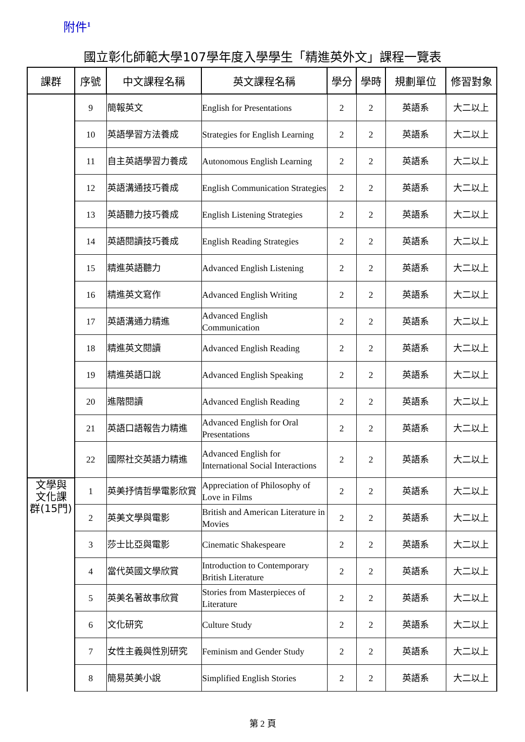附件<sup>1</sup>
國立彰化師範大學107學年度入學學生「精進英外文」課程一覽表
| 課群 | 序號 | 中文課程名稱 | 英文課程名稱 | 學分 | 學時 | 規劃單位 | 修習對象 |
| --- | --- | --- | --- | --- | --- | --- | --- |
| | 9 | 簡報英文 | English for Presentations | 2 | 2 | 英語系 | 大二以上 |
| | 10 | 英語學習方法養成 | Strategies for English Learning | 2 | 2 | 英語系 | 大二以上 |
| | 11 | 自主英語學習力養成 | Autonomous English Learning | 2 | 2 | 英語系 | 大二以上 |
| | 12 | 英語溝通技巧養成 | English Communication Strategies | 2 | 2 | 英語系 | 大二以上 |
| | 13 | 英語聽力技巧養成 | English Listening Strategies | 2 | 2 | 英語系 | 大二以上 |
| | 14 | 英語閱讀技巧養成 | English Reading Strategies | 2 | 2 | 英語系 | 大二以上 |
| | 15 | 精進英語聽力 | Advanced English Listening | 2 | 2 | 英語系 | 大二以上 |
| | 16 | 精進英文寫作 | Advanced English Writing | 2 | 2 | 英語系 | 大二以上 |
| | 17 | 英語溝通力精進 | Advanced English Communication | 2 | 2 | 英語系 | 大二以上 |
| | 18 | 精進英文閱讀 | Advanced English Reading | 2 | 2 | 英語系 | 大二以上 |
| | 19 | 精進英語口說 | Advanced English Speaking | 2 | 2 | 英語系 | 大二以上 |
| | 20 | 進階閱讀 | Advanced English Reading | 2 | 2 | 英語系 | 大二以上 |
| | 21 | 英語口語報告力精進 | Advanced English for Oral Presentations | 2 | 2 | 英語系 | 大二以上 |
| | 22 | 國際社交英語力精進 | Advanced English for International Social Interactions | 2 | 2 | 英語系 | 大二以上 |
| 文學與 文化課 群(15門) | 1 | 英美抒情哲學電影欣賞 | Appreciation of Philosophy of Love in Films | 2 | 2 | 英語系 | 大二以上 |
| | 2 | 英美文學與電影 | British and American Literature in Movies | 2 | 2 | 英語系 | 大二以上 |
| | 3 | 莎士比亞與電影 | Cinematic Shakespeare | 2 | 2 | 英語系 | 大二以上 |
| | 4 | 當代英國文學欣賞 | Introduction to Contemporary British Literature | 2 | 2 | 英語系 | 大二以上 |
| | 5 | 英美名著故事欣賞 | Stories from Masterpieces of Literature | 2 | 2 | 英語系 | 大二以上 |
| | 6 | 文化研究 | Culture Study | 2 | 2 | 英語系 | 大二以上 |
| | 7 | 女性主義與性別研究 | Feminism and Gender Study | 2 | 2 | 英語系 | 大二以上 |
| | 8 | 簡易英美小說 | Simplified English Stories | 2 | 2 | 英語系 | 大二以上 |
第 2 頁